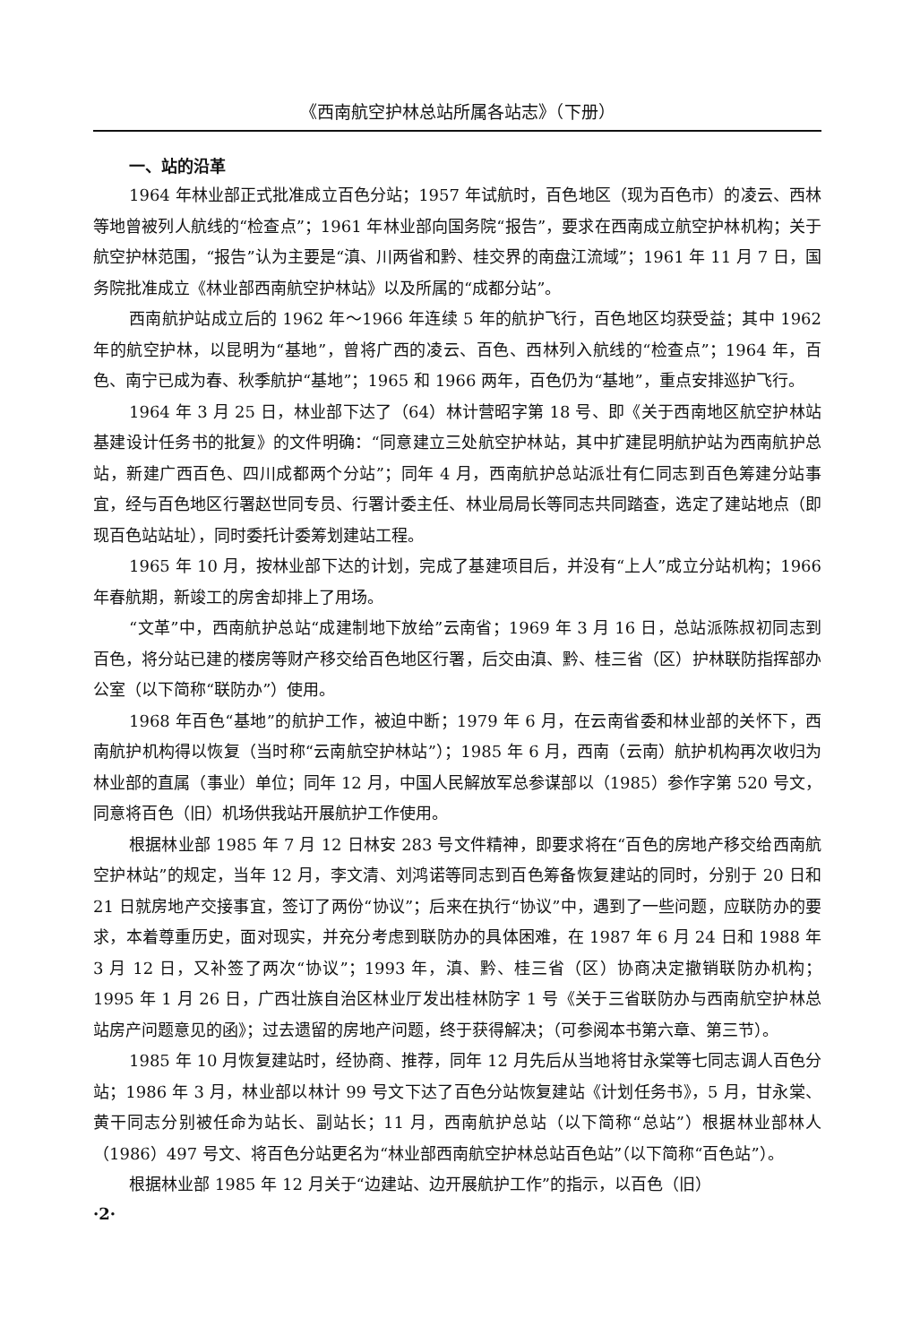《西南航空护林总站所属各站志》（下册）
一、站的沿革
1964 年林业部正式批准成立百色分站；1957 年试航时，百色地区（现为百色市）的凌云、西林等地曾被列人航线的“检查点”；1961 年林业部向国务院“报告”，要求在西南成立航空护林机构；关于航空护林范围，“报告”认为主要是“滇、川两省和黔、桂交界的南盘江流域”；1961 年 11 月 7 日，国务院批准成立《林业部西南航空护林站》以及所属的“成都分站”。
西南航护站成立后的 1962 年～1966 年连续 5 年的航护飞行，百色地区均获受益；其中 1962 年的航空护林，以昆明为“基地”，曾将广西的凌云、百色、西林列入航线的“检查点”；1964 年，百色、南宁已成为春、秋季航护“基地”；1965 和 1966 两年，百色仍为“基地”，重点安排巡护飞行。
1964 年 3 月 25 日，林业部下达了（64）林计营昭字第 18 号、即《关于西南地区航空护林站基建设计任务书的批复》的文件明确：“同意建立三处航空护林站，其中扩建昆明航护站为西南航护总站，新建广西百色、四川成都两个分站”；同年 4 月，西南航护总站派壮有仁同志到百色筹建分站事宜，经与百色地区行署赵世同专员、行署计委主任、林业局局长等同志共同踏查，选定了建站地点（即现百色站站址），同时委托计委筹划建站工程。
1965 年 10 月，按林业部下达的计划，完成了基建项目后，并没有“上人”成立分站机构；1966 年春航期，新竣工的房舍却排上了用场。
“文革”中，西南航护总站“成建制地下放给”云南省；1969 年 3 月 16 日，总站派陈叔初同志到百色，将分站已建的楼房等财产移交给百色地区行署，后交由滇、黔、桂三省（区）护林联防指挥部办公室（以下简称“联防办”）使用。
1968 年百色“基地”的航护工作，被迫中断；1979 年 6 月，在云南省委和林业部的关怀下，西南航护机构得以恢复（当时称“云南航空护林站”）；1985 年 6 月，西南（云南）航护机构再次收归为林业部的直属（事业）单位；同年 12 月，中国人民解放军总参谋部以（1985）参作字第 520 号文，同意将百色（旧）机场供我站开展航护工作使用。
根据林业部 1985 年 7 月 12 日林安 283 号文件精神，即要求将在“百色的房地产移交给西南航空护林站”的规定，当年 12 月，李文清、刘鸿诺等同志到百色筹备恢复建站的同时，分别于 20 日和 21 日就房地产交接事宜，签订了两份“协议”；后来在执行“协议”中，遇到了一些问题，应联防办的要求，本着尊重历史，面对现实，并充分考虑到联防办的具体困难，在 1987 年 6 月 24 日和 1988 年 3 月 12 日，又补签了两次“协议”；1993 年，滇、黔、桂三省（区）协商决定撤销联防办机构；1995 年 1 月 26 日，广西壮族自治区林业厅发出桂林防字 1 号《关于三省联防办与西南航空护林总站房产问题意见的函》；过去遗留的房地产问题，终于获得解决；（可参阅本书第六章、第三节）。
1985 年 10 月恢复建站时，经协商、推荐，同年 12 月先后从当地将甘永棠等七同志调人百色分站；1986 年 3 月，林业部以林计 99 号文下达了百色分站恢复建站《计划任务书》，5 月，甘永棠、黄干同志分别被任命为站长、副站长；11 月，西南航护总站（以下简称“总站”）根据林业部林人（1986）497 号文、将百色分站更名为“林业部西南航空护林总站百色站”（以下简称“百色站”）。
根据林业部 1985 年 12 月关于“边建站、边开展航护工作”的指示，以百色（旧）
·2·